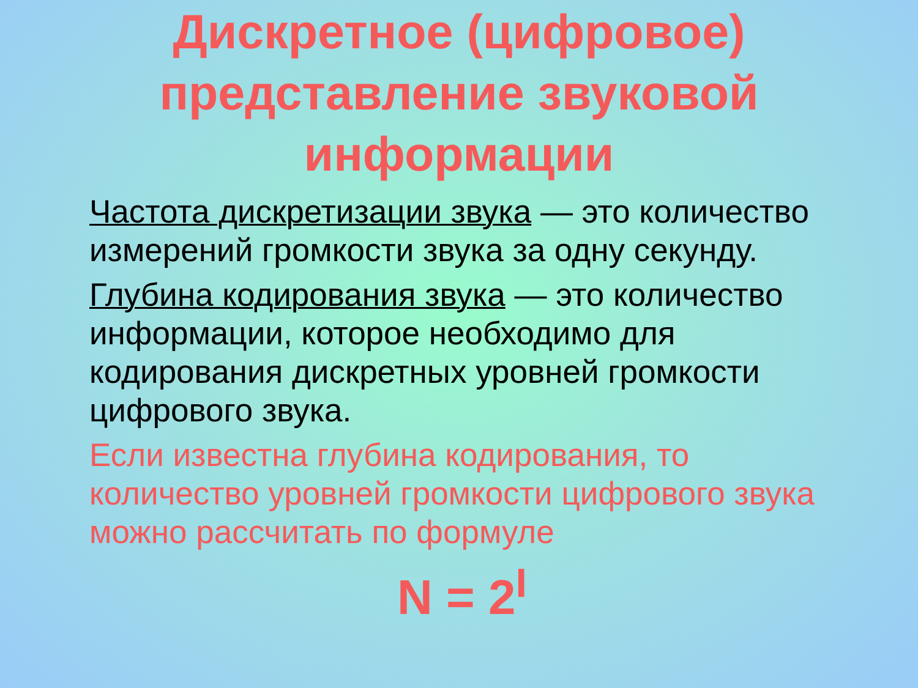Дискретное (цифровое)
представление звуковой
информации
Частота дискретизации звука — это количество измерений громкости звука за одну секунду.
Глубина кодирования звука — это количество информации, которое необходимо для кодирования дискретных уровней громкости цифрового звука.
Если известна глубина кодирования, то количество уровней громкости цифрового звука можно рассчитать по формуле
N = 2<sup>I</sup>